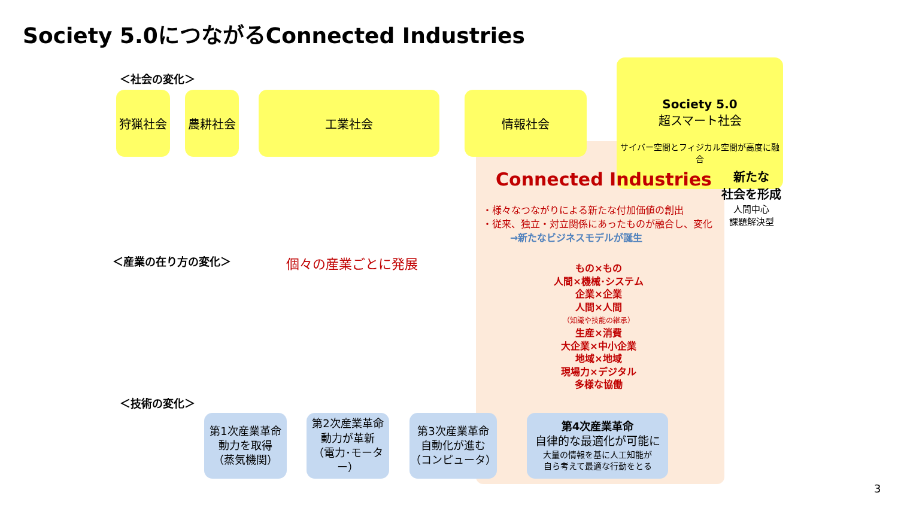Society 5.0につながるConnected Industries
＜社会の変化＞
狩猟社会 農耕社会 工業社会 情報社会
Society 5.0
超スマート社会
サイバー空間とフィジカル空間が高度に融合
Connected Industries
新たな
社会を形成
人間中心
課題解決型
・様々なつながりによる新たな付加価値の創出
・従来、独立・対立関係にあったものが融合し、変化
→新たなビジネスモデルが誕生
＜産業の在り方の変化＞ 個々の産業ごとに発展
もの×もの
人間×機械･システム
企業×企業
人間×人間
（知識や技能の継承）
生産×消費
大企業×中小企業
地域×地域
現場力×デジタル
多様な協働
＜技術の変化＞
第1次産業革命
動力を取得
（蒸気機関）
第2次産業革命
動力が革新
（電力･モーター）
第3次産業革命
自動化が進む
（コンピュータ）
第4次産業革命
自律的な最適化が可能に
大量の情報を基に人工知能が
自ら考えて最適な行動をとる
3